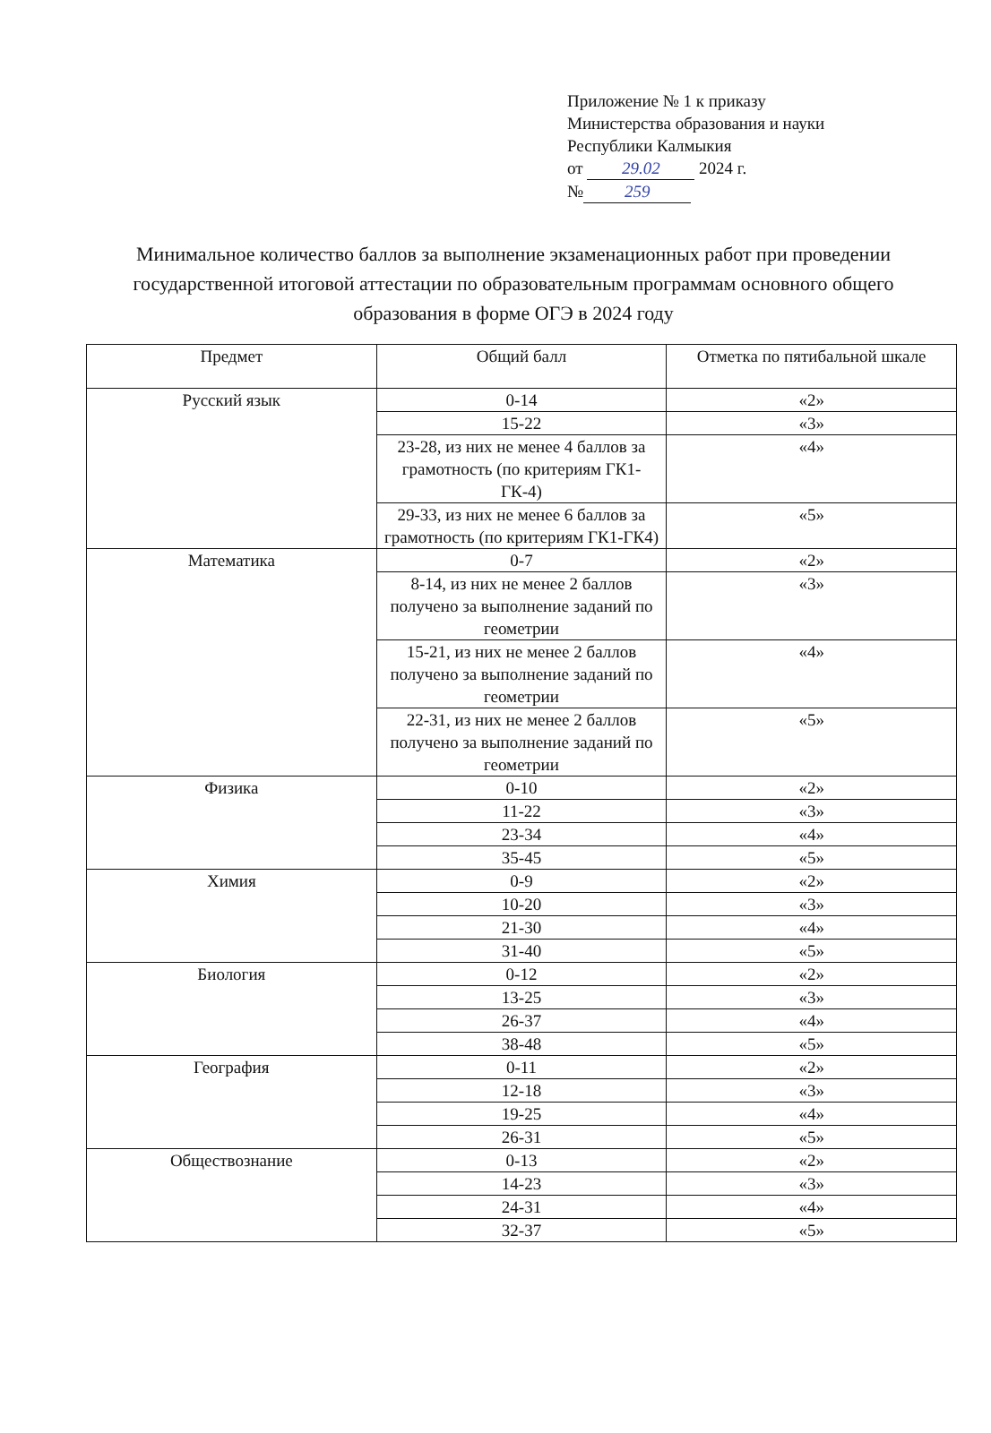Приложение № 1 к приказу
Министерства образования и науки
Республики Калмыкия
от 29.02 2024 г.
№ 259
Минимальное количество баллов за выполнение экзаменационных работ при проведении государственной итоговой аттестации по образовательным программам основного общего образования в форме ОГЭ в 2024 году
| Предмет | Общий балл | Отметка по пятибальной шкале |
| --- | --- | --- |
| Русский язык | 0-14 | «2» |
| | 15-22 | «3» |
| | 23-28, из них не менее 4 баллов за грамотность (по критериям ГК1-ГК-4) | «4» |
| | 29-33, из них не менее 6 баллов за грамотность (по критериям ГК1-ГК4) | «5» |
| Математика | 0-7 | «2» |
| | 8-14, из них не менее 2 баллов получено за выполнение заданий по геометрии | «3» |
| | 15-21, из них не менее 2 баллов получено за выполнение заданий по геометрии | «4» |
| | 22-31, из них не менее 2 баллов получено за выполнение заданий по геометрии | «5» |
| Физика | 0-10 | «2» |
| | 11-22 | «3» |
| | 23-34 | «4» |
| | 35-45 | «5» |
| Химия | 0-9 | «2» |
| | 10-20 | «3» |
| | 21-30 | «4» |
| | 31-40 | «5» |
| Биология | 0-12 | «2» |
| | 13-25 | «3» |
| | 26-37 | «4» |
| | 38-48 | «5» |
| География | 0-11 | «2» |
| | 12-18 | «3» |
| | 19-25 | «4» |
| | 26-31 | «5» |
| Обществознание | 0-13 | «2» |
| | 14-23 | «3» |
| | 24-31 | «4» |
| | 32-37 | «5» |